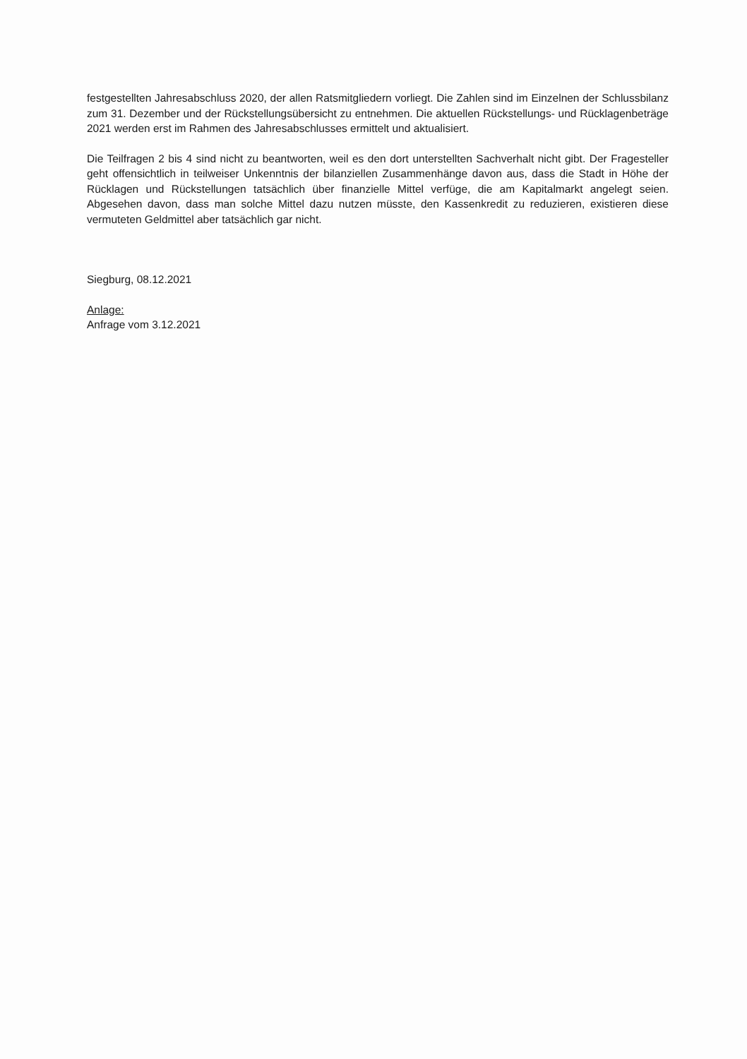festgestellten Jahresabschluss 2020, der allen Ratsmitgliedern vorliegt. Die Zahlen sind im Einzelnen der Schlussbilanz zum 31. Dezember und der Rückstellungsübersicht zu entnehmen. Die aktuellen Rückstellungs- und Rücklagenbeträge 2021 werden erst im Rahmen des Jahresabschlusses ermittelt und aktualisiert.
Die Teilfragen 2 bis 4 sind nicht zu beantworten, weil es den dort unterstellten Sachverhalt nicht gibt. Der Fragesteller geht offensichtlich in teilweiser Unkenntnis der bilanziellen Zusammenhänge davon aus, dass die Stadt in Höhe der Rücklagen und Rückstellungen tatsächlich über finanzielle Mittel verfüge, die am Kapitalmarkt angelegt seien. Abgesehen davon, dass man solche Mittel dazu nutzen müsste, den Kassenkredit zu reduzieren, existieren diese vermuteten Geldmittel aber tatsächlich gar nicht.
Siegburg, 08.12.2021
Anlage:
Anfrage vom 3.12.2021